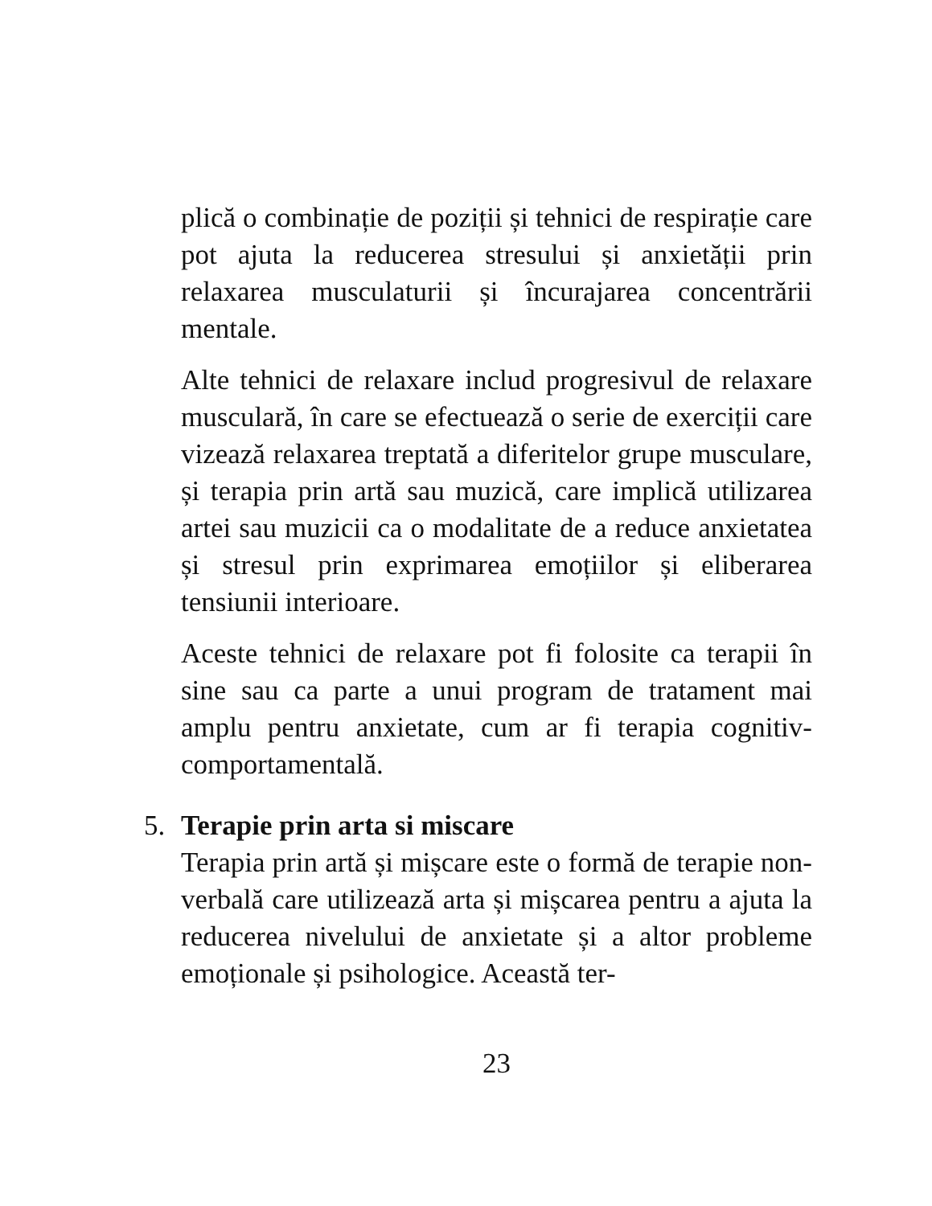plică o combinație de poziții și tehnici de respirație care pot ajuta la reducerea stresului și anxietății prin relaxarea musculaturii și încurajarea concentrării mentale.
Alte tehnici de relaxare includ progresivul de relaxare musculară, în care se efectuează o serie de exerciții care vizează relaxarea treptată a diferitelor grupe musculare, și terapia prin artă sau muzică, care implică utilizarea artei sau muzicii ca o modalitate de a reduce anxietatea și stresul prin exprimarea emoțiilor și eliberarea tensiunii interioare.
Aceste tehnici de relaxare pot fi folosite ca terapii în sine sau ca parte a unui program de tratament mai amplu pentru anxietate, cum ar fi terapia cognitiv-comportamentală.
5.
Terapie prin arta si miscare
Terapia prin artă și mișcare este o formă de terapie non-verbală care utilizează arta și mișcarea pentru a ajuta la reducerea nivelului de anxietate și a altor probleme emoționale și psihologice. Această ter-
23